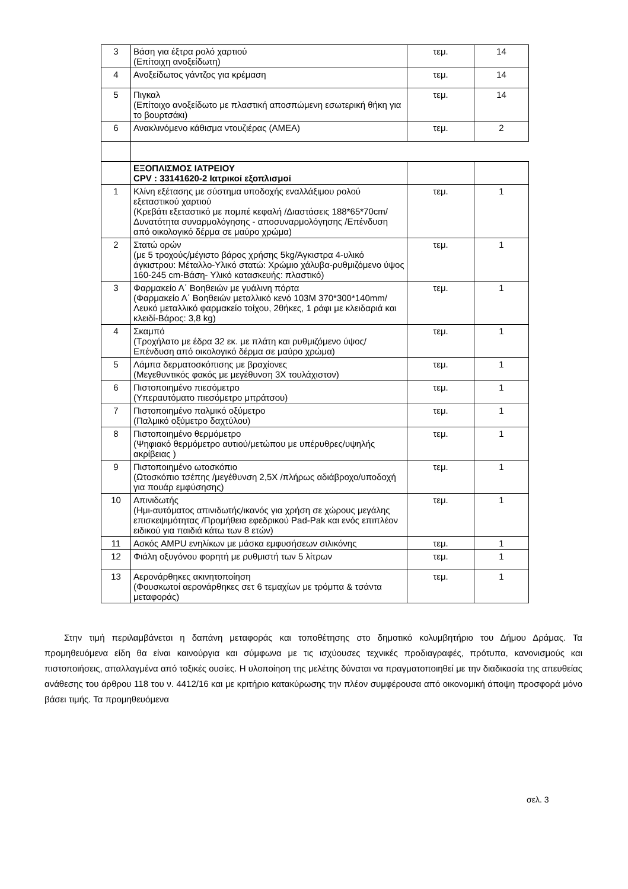| 3 | Βάση για έξτρα ρολό χαρτιού (Επίτοιχη ανοξείδωτη) | τεμ. | 14 |
| 4 | Ανοξείδωτος γάντζος για κρέμαση | τεμ. | 14 |
| 5 | Πιγκαλ (Επίτοιχο ανοξείδωτο με πλαστική αποσπώμενη εσωτερική θήκη για το βουρτσάκι) | τεμ. | 14 |
| 6 | Ανακλινόμενο κάθισμα ντουζιέρας (ΑΜΕΑ) | τεμ. | 2 |
| | ΕΞΟΠΛΙΣΜΟΣ ΙΑΤΡΕΙΟΥ CPV : 33141620-2 Ιατρικοί εξοπλισμοί | | |
| 1 | Κλίνη εξέτασης με σύστημα υποδοχής εναλλάξιμου ρολού εξεταστικού χαρτιού (Κρεβάτι εξεταστικό με πομπέ κεφαλή /Διαστάσεις 188*65*70cm/Δυνατότητα συναρμολόγησης - αποσυναρμολόγησης /Επένδυση από οικολογικό δέρμα σε μαύρο χρώμα) | τεμ. | 1 |
| 2 | Στατώ ορών (με 5 τροχούς/μέγιστο βάρος χρήσης 5kg/Άγκιστρα 4-υλικό άγκιστρου: Μέταλλο-Υλικό στατώ: Χρώμιο χάλυβα-ρυθμιζόμενο ύψος 160-245 cm-Βάση- Υλικό κατασκευής: πλαστικό) | τεμ. | 1 |
| 3 | Φαρμακείο Α΄ Βοηθειών με γυάλινη πόρτα (Φαρμακείο Α΄ Βοηθειών μεταλλικό κενό 103M 370*300*140mm/Λευκό μεταλλικό φαρμακείο τοίχου, 2θήκες, 1 ράφι με κλειδαριά και κλειδί-Βάρος: 3,8 kg) | τεμ. | 1 |
| 4 | Σκαμπό (Τροχήλατο με έδρα 32 εκ. με πλάτη και ρυθμιζόμενο ύψος/ Επένδυση από οικολογικό δέρμα σε μαύρο χρώμα) | τεμ. | 1 |
| 5 | Λάμπα δερματοσκόπισης με βραχίονες (Μεγεθυντικός φακός με μεγέθυνση 3Χ τουλάχιστον) | τεμ. | 1 |
| 6 | Πιστοποιημένο πιεσόμετρο (Υπεραυτόματο πιεσόμετρο μπράτσου) | τεμ. | 1 |
| 7 | Πιστοποιημένο παλμικό οξύμετρο (Παλμικό οξύμετρο δαχτύλου) | τεμ. | 1 |
| 8 | Πιστοποιημένο θερμόμετρο (Ψηφιακό θερμόμετρο αυτιού/μετώπου με υπέρυθρες/υψηλής ακρίβειας ) | τεμ. | 1 |
| 9 | Πιστοποιημένο ωτοσκόπιο (Ωτοσκόπιο τσέπης /μεγέθυνση 2,5Χ /πλήρως αδιάβροχο/υποδοχή για πουάρ εμφύσησης) | τεμ. | 1 |
| 10 | Απινιδωτής (Ημι-αυτόματος απινιδωτής/ικανός για χρήση σε χώρους μεγάλης επισκεψιμότητας /Προμήθεια εφεδρικού Pad-Pak και ενός επιπλέον ειδικού για παιδιά κάτω των 8 ετών) | τεμ. | 1 |
| 11 | Ασκός AMPU ενηλίκων με μάσκα εμφυσήσεων σιλικόνης | τεμ. | 1 |
| 12 | Φιάλη οξυγόνου φορητή με ρυθμιστή των 5 λίτρων | τεμ. | 1 |
| 13 | Αερονάρθηκες ακινητοποίηση (Φουσκωτοί αερονάρθηκες σετ 6 τεμαχίων με τρόμπα & τσάντα μεταφοράς) | τεμ. | 1 |
Στην τιμή περιλαμβάνεται η δαπάνη μεταφοράς και τοποθέτησης στο δημοτικό κολυμβητήριο του Δήμου Δράμας. Τα προμηθευόμενα είδη θα είναι καινούργια και σύμφωνα με τις ισχύουσες τεχνικές προδιαγραφές, πρότυπα, κανονισμούς και πιστοποιήσεις, απαλλαγμένα από τοξικές ουσίες. Η υλοποίηση της μελέτης δύναται να πραγματοποιηθεί με την διαδικασία της απευθείας ανάθεσης του άρθρου 118 του ν. 4412/16 και με κριτήριο κατακύρωσης την πλέον συμφέρουσα από οικονομική άποψη προσφορά μόνο βάσει τιμής. Τα προμηθευόμενα
σελ. 3